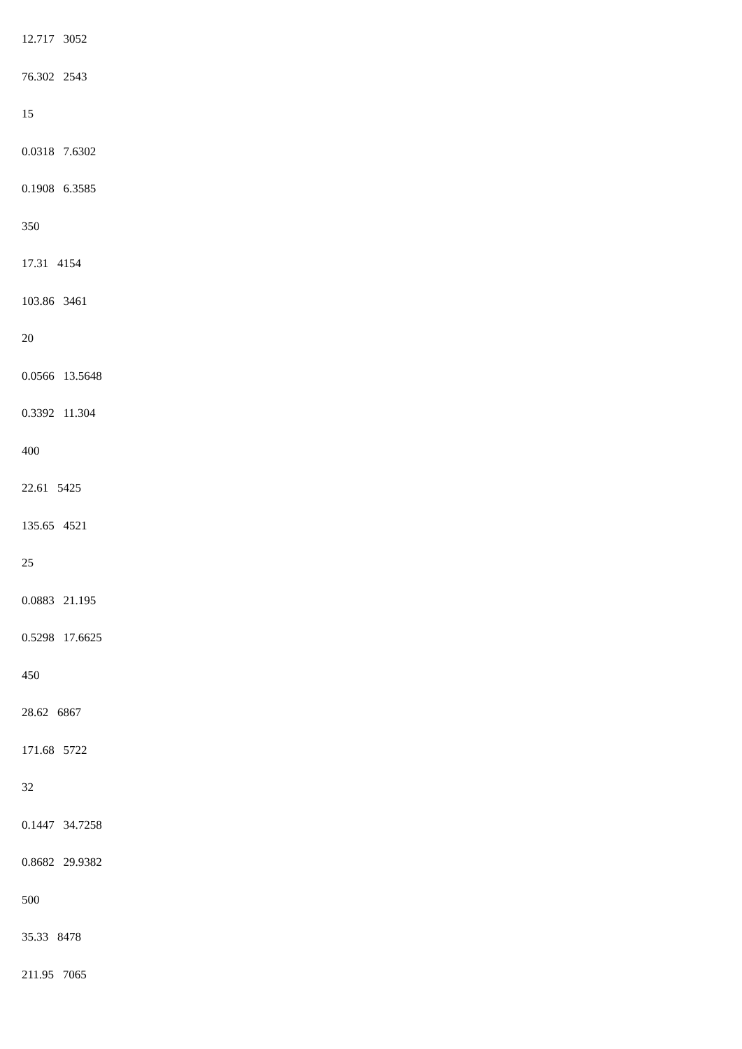12.717 3052
76.302 2543
15
0.0318 7.6302
0.1908 6.3585
350
17.31 4154
103.86 3461
20
0.0566 13.5648
0.3392 11.304
400
22.61 5425
135.65 4521
25
0.0883 21.195
0.5298 17.6625
450
28.62 6867
171.68 5722
32
0.1447 34.7258
0.8682 29.9382
500
35.33 8478
211.95 7065